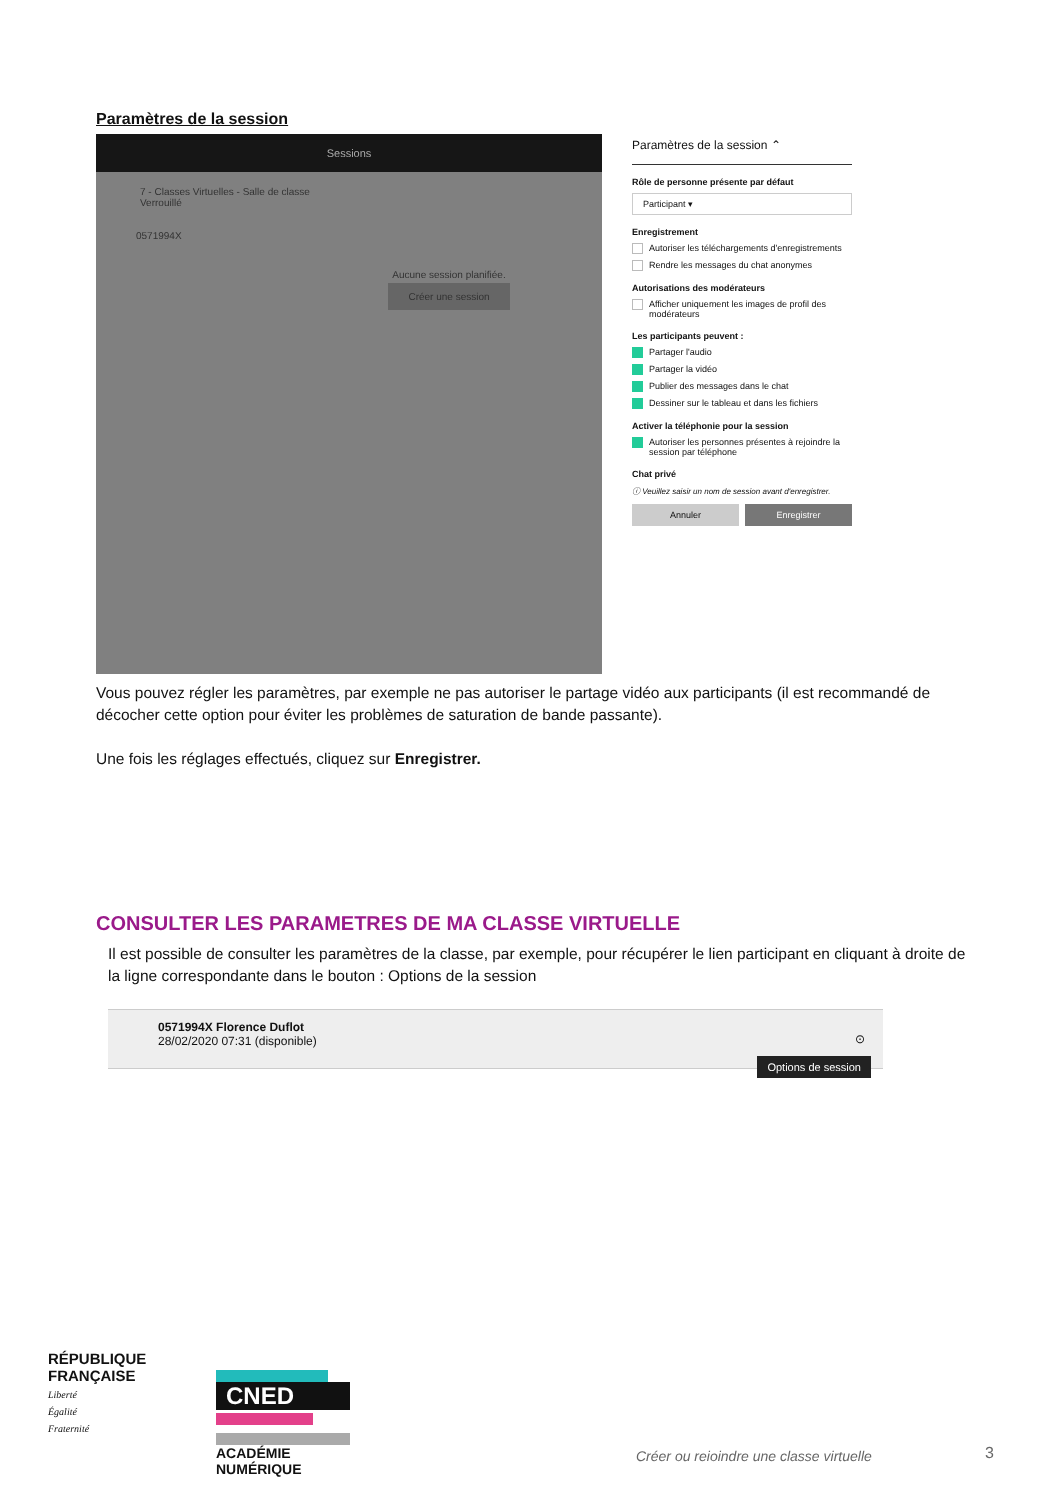Paramètres de la session
Sessions
7 - Classes Virtuelles - Salle de classe
Verrouillé
0571994X
Aucune session planifiée.
Créer une session
Paramètres de la session ⌃
Rôle de personne présente par défaut
Participant ▾
Enregistrement
Autoriser les téléchargements d'enregistrements
Rendre les messages du chat anonymes
Autorisations des modérateurs
Afficher uniquement les images de profil des modérateurs
Les participants peuvent :
Partager l'audio
Partager la vidéo
Publier des messages dans le chat
Dessiner sur le tableau et dans les fichiers
Activer la téléphonie pour la session
Autoriser les personnes présentes à rejoindre la session par téléphone
Chat privé
ⓘ Veuillez saisir un nom de session avant d'enregistrer.
Annuler Enregistrer
Vous pouvez régler les paramètres, par exemple ne pas autoriser le partage vidéo aux participants (il est recommandé de décocher cette option pour éviter les problèmes de saturation de bande passante).
Une fois les réglages effectués, cliquez sur Enregistrer.
CONSULTER LES PARAMETRES DE MA CLASSE VIRTUELLE
Il est possible de consulter les paramètres de la classe, par exemple, pour récupérer le lien participant en cliquant à droite de la ligne correspondante dans le bouton : Options de la session
0571994X Florence Duflot
28/02/2020 07:31 (disponible)
⊙
Options de session
RÉPUBLIQUE
FRANÇAISE
Liberté
Égalité
Fraternité
CNED
ACADÉMIE NUMÉRIQUE
Créer ou reioindre une classe virtuelle
3